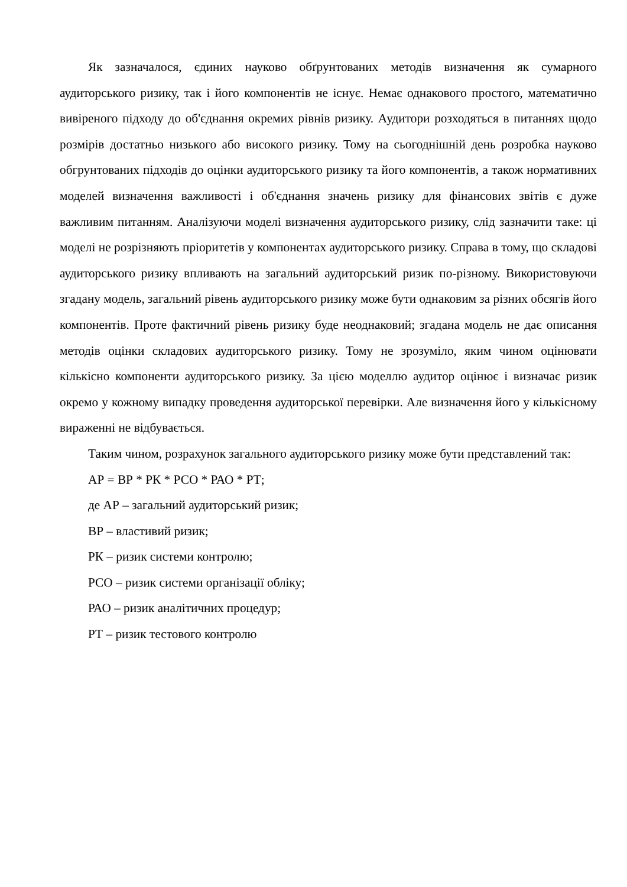Як зазначалося, єдиних науково обґрунтованих методів визначення як сумарного аудиторського ризику, так і його компонентів не існує. Немає однакового простого, математично вивіреного підходу до об'єднання окремих рівнів ризику. Аудитори розходяться в питаннях щодо розмірів достатньо низького або високого ризику. Тому на сьогоднішній день розробка науково обгрунтованих підходів до оцінки аудиторського ризику та його компонентів, а також нормативних моделей визначення важливості і об'єднання значень ризику для фінансових звітів є дуже важливим питанням. Аналізуючи моделі визначення аудиторського ризику, слід зазначити таке: ці моделі не розрізняють пріоритетів у компонентах аудиторського ризику. Справа в тому, що складові аудиторського ризику впливають на загальний аудиторський ризик по-різному. Використовуючи згадану модель, загальний рівень аудиторського ризику може бути однаковим за різних обсягів його компонентів. Проте фактичний рівень ризику буде неоднаковий; згадана модель не дає описання методів оцінки складових аудиторського ризику. Тому не зрозуміло, яким чином оцінювати кількісно компоненти аудиторського ризику. За цією моделлю аудитор оцінює і визначає ризик окремо у кожному випадку проведення аудиторської перевірки. Але визначення його у кількісному вираженні не відбувається.
Таким чином, розрахунок загального аудиторського ризику може бути представлений так:
АР = ВР * РК * РСО * РАО * РТ;
де АР – загальний аудиторський ризик;
ВР – властивий ризик;
РК – ризик системи контролю;
РСО – ризик системи організації обліку;
РАО – ризик аналітичних процедур;
РТ – ризик тестового контролю